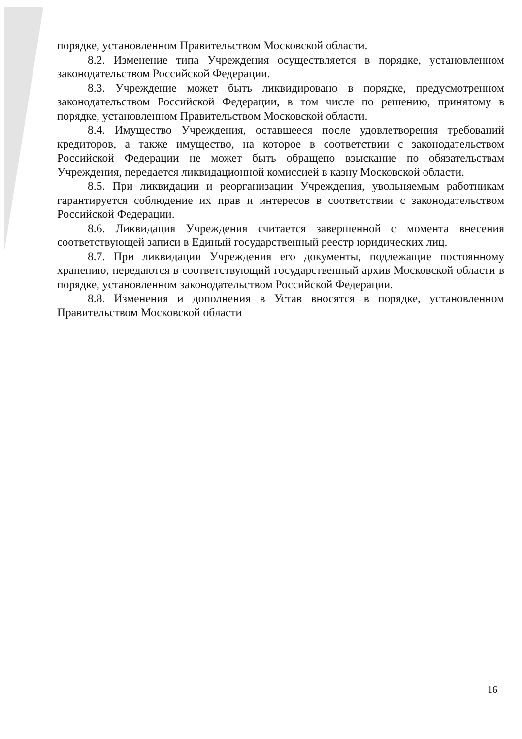порядке, установленном Правительством Московской области.
8.2. Изменение типа Учреждения осуществляется в порядке, установленном законодательством Российской Федерации.
8.3. Учреждение может быть ликвидировано в порядке, предусмотренном законодательством Российской Федерации, в том числе по решению, принятому в порядке, установленном Правительством Московской области.
8.4. Имущество Учреждения, оставшееся после удовлетворения требований кредиторов, а также имущество, на которое в соответствии с законодательством Российской Федерации не может быть обращено взыскание по обязательствам Учреждения, передается ликвидационной комиссией в казну Московской области.
8.5. При ликвидации и реорганизации Учреждения, увольняемым работникам гарантируется соблюдение их прав и интересов в соответствии с законодательством Российской Федерации.
8.6. Ликвидация Учреждения считается завершенной с момента внесения соответствующей записи в Единый государственный реестр юридических лиц.
8.7. При ликвидации Учреждения его документы, подлежащие постоянному хранению, передаются в соответствующий государственный архив Московской области в порядке, установленном законодательством Российской Федерации.
8.8. Изменения и дополнения в Устав вносятся в порядке, установленном Правительством Московской области
16